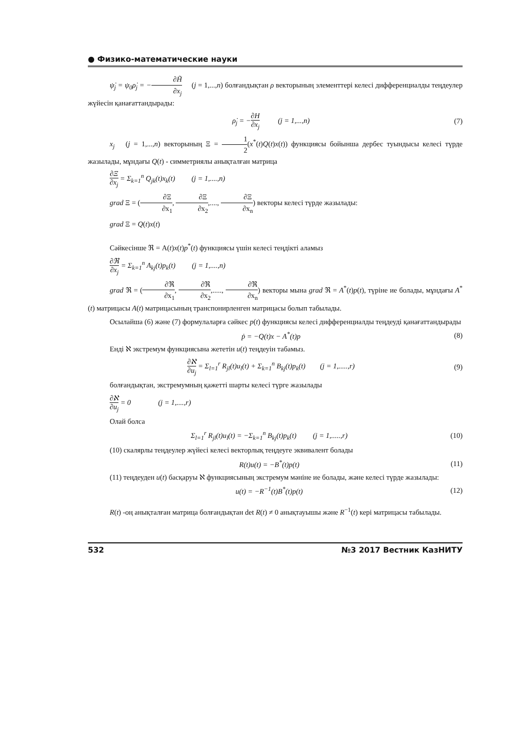● Физико-математические науки
ψ̇<sub>j</sub> = ψ<sub>0</sub>ρ̇<sub>j</sub> = −∂H̃ ∂x<sub>j</sub> (j = 1,...,n) болғандықтан ρ векторының элементтері келесі дифференциалды теңдеулер жүйесін қанағаттандырады:
ρ̇<sub>j</sub> = −∂H ∂x<sub>j</sub> (j = 1,...,n) (7)
x<sub>j</sub> (j = 1,...,n) векторының Ξ = 1 2(x<sup>*</sup>(t)Q(t)x(t)) функциясы бойынша дербес туындысы келесі түрде жазылады, мұндағы Q(t) - симметриялы анықталған матрица
∂Ξ ∂x<sub>j</sub> = Σ<sub>k=1</sub><sup>n</sup> Q<sub>jk</sub>(t)x<sub>k</sub>(t) (j = 1,....,n)
grad Ξ = (∂Ξ ∂x<sub>1</sub>, ∂Ξ ∂x<sub>2</sub>,...., ∂Ξ ∂x<sub>n</sub>) векторы келесі түрде жазылады:
grad Ξ = Q(t)x(t)
Сәйкесінше ℜ = A(t)x(t)p<sup>*</sup>(t) функциясы үшін келесі теңдікті аламыз
∂ℜ ∂x<sub>j</sub> = Σ<sub>k=1</sub><sup>n</sup> A<sub>kj</sub>(t)p<sub>k</sub>(t) (j = 1,....,n)
grad ℜ = (∂ℜ ∂x<sub>1</sub>, ∂ℜ ∂x<sub>2</sub>,....., ∂ℜ ∂x<sub>n</sub>) векторы мына grad ℜ = A<sup>*</sup>(t)p(t), түріне ие болады, мұндағы A<sup>*</sup>(t) матрицасы A(t) матрицасының транспонирленген матрицасы болып табылады.
Осылайша (6) және (7) формулаларға сәйкес p(t) функциясы келесі дифференциалды теңдеуді қанағаттандырады
ṗ = −Q(t)x − A<sup>*</sup>(t)p (8)
Енді ℵ экстремум функциясына жететін u(t) теңдеуін табамыз.
∂ℵ ∂u<sub>j</sub> = Σ<sub>l=1</sub><sup>r</sup> R<sub>jl</sub>(t)u<sub>l</sub>(t) + Σ<sub>k=1</sub><sup>n</sup> B<sub>kj</sub>(t)p<sub>k</sub>(t) (j = 1,.....,r) (9)
болғандықтан, экстремумның қажетті шарты келесі түрге жазылады
∂ℵ ∂u<sub>j</sub> = 0 (j = 1,....,r)
Олай болса
Σ<sub>l=1</sub><sup>r</sup> R<sub>jl</sub>(t)u<sub>l</sub>(t) = −Σ<sub>k=1</sub><sup>n</sup> B<sub>kj</sub>(t)p<sub>k</sub>(t) (j = 1,.....,r) (10)
(10) скалярлы теңдеулер жүйесі келесі векторлық теңдеуге эквивалент болады
R(t)u(t) = −B<sup>*</sup>(t)p(t) (11)
(11) теңдеуден u(t) басқаруы ℵ функциясының экстремум мәніне ие болады, және келесі түрде жазылады:
u(t) = −R<sup>−1</sup>(t)B<sup>*</sup>(t)p(t) (12)
R(t) -оң анықталған матрица болғандықтан det R(t) ≠ 0 анықтауышы және R<sup>−1</sup>(t) кері матрицасы табылады.
532 №3 2017 Вестник КазНИТУ